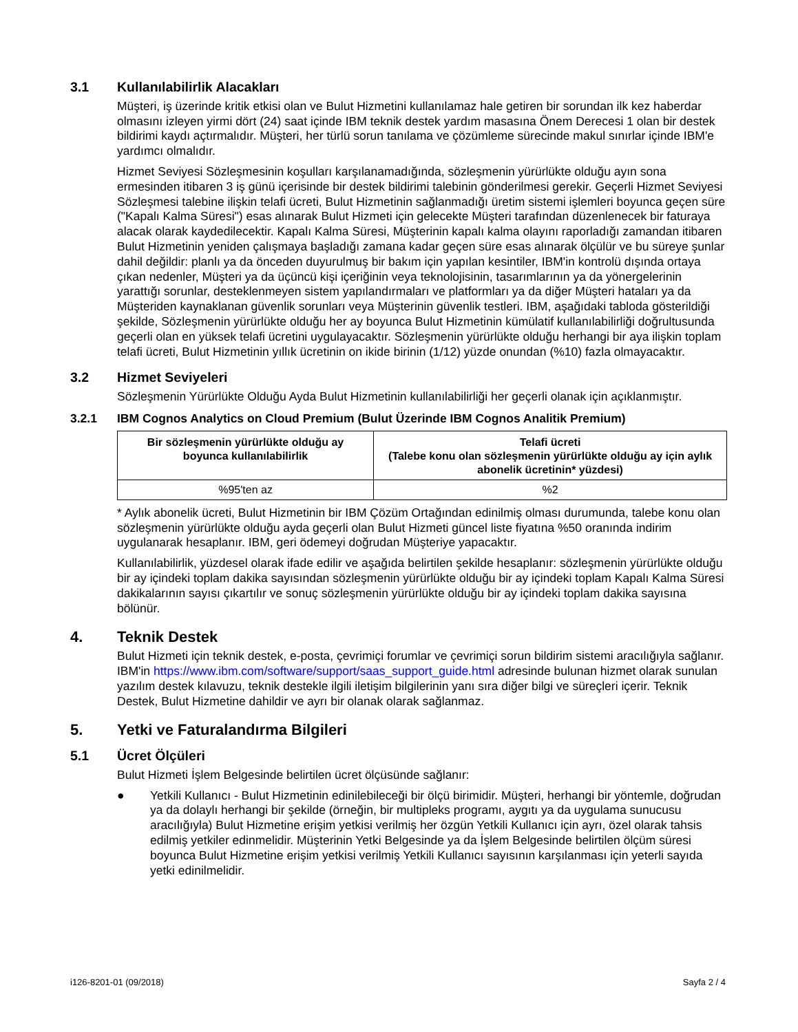3.1 Kullanılabilirlik Alacakları
Müşteri, iş üzerinde kritik etkisi olan ve Bulut Hizmetini kullanılamaz hale getiren bir sorundan ilk kez haberdar olmasını izleyen yirmi dört (24) saat içinde IBM teknik destek yardım masasına Önem Derecesi 1 olan bir destek bildirimi kaydı açtırmalıdır. Müşteri, her türlü sorun tanılama ve çözümleme sürecinde makul sınırlar içinde IBM'e yardımcı olmalıdır.
Hizmet Seviyesi Sözleşmesinin koşulları karşılanamadığında, sözleşmenin yürürlükte olduğu ayın sona ermesinden itibaren 3 iş günü içerisinde bir destek bildirimi talebinin gönderilmesi gerekir. Geçerli Hizmet Seviyesi Sözleşmesi talebine ilişkin telafi ücreti, Bulut Hizmetinin sağlanmadığı üretim sistemi işlemleri boyunca geçen süre ("Kapalı Kalma Süresi") esas alınarak Bulut Hizmeti için gelecekte Müşteri tarafından düzenlenecek bir faturaya alacak olarak kaydedilecektir. Kapalı Kalma Süresi, Müşterinin kapalı kalma olayını raporladığı zamandan itibaren Bulut Hizmetinin yeniden çalışmaya başladığı zamana kadar geçen süre esas alınarak ölçülür ve bu süreye şunlar dahil değildir: planlı ya da önceden duyurulmuş bir bakım için yapılan kesintiler, IBM'in kontrolü dışında ortaya çıkan nedenler, Müşteri ya da üçüncü kişi içeriğinin veya teknolojisinin, tasarımlarının ya da yönergelerinin yarattığı sorunlar, desteklenmeyen sistem yapılandırmaları ve platformları ya da diğer Müşteri hataları ya da Müşteriden kaynaklanan güvenlik sorunları veya Müşterinin güvenlik testleri. IBM, aşağıdaki tabloda gösterildiği şekilde, Sözleşmenin yürürlükte olduğu her ay boyunca Bulut Hizmetinin kümülatif kullanılabilirliği doğrultusunda geçerli olan en yüksek telafi ücretini uygulayacaktır. Sözleşmenin yürürlükte olduğu herhangi bir aya ilişkin toplam telafi ücreti, Bulut Hizmetinin yıllık ücretinin on ikide birinin (1/12) yüzde onundan (%10) fazla olmayacaktır.
3.2 Hizmet Seviyeleri
Sözleşmenin Yürürlükte Olduğu Ayda Bulut Hizmetinin kullanılabilirliği her geçerli olanak için açıklanmıştır.
3.2.1 IBM Cognos Analytics on Cloud Premium (Bulut Üzerinde IBM Cognos Analitik Premium)
| Bir sözleşmenin yürürlükte olduğu ay boyunca kullanılabilirlik | Telafi ücreti (Talebe konu olan sözleşmenin yürürlükte olduğu ay için aylık abonelik ücretinin* yüzdesi) |
| --- | --- |
| %95'ten az | %2 |
* Aylık abonelik ücreti, Bulut Hizmetinin bir IBM Çözüm Ortağından edinilmiş olması durumunda, talebe konu olan sözleşmenin yürürlükte olduğu ayda geçerli olan Bulut Hizmeti güncel liste fiyatına %50 oranında indirim uygulanarak hesaplanır. IBM, geri ödemeyi doğrudan Müşteriye yapacaktır.
Kullanılabilirlik, yüzdesel olarak ifade edilir ve aşağıda belirtilen şekilde hesaplanır: sözleşmenin yürürlükte olduğu bir ay içindeki toplam dakika sayısından sözleşmenin yürürlükte olduğu bir ay içindeki toplam Kapalı Kalma Süresi dakikalarının sayısı çıkartılır ve sonuç sözleşmenin yürürlükte olduğu bir ay içindeki toplam dakika sayısına bölünür.
4. Teknik Destek
Bulut Hizmeti için teknik destek, e-posta, çevrimiçi forumlar ve çevrimiçi sorun bildirim sistemi aracılığıyla sağlanır. IBM'in https://www.ibm.com/software/support/saas_support_guide.html adresinde bulunan hizmet olarak sunulan yazılım destek kılavuzu, teknik destekle ilgili iletişim bilgilerinin yanı sıra diğer bilgi ve süreçleri içerir. Teknik Destek, Bulut Hizmetine dahildir ve ayrı bir olanak olarak sağlanmaz.
5. Yetki ve Faturalandırma Bilgileri
5.1 Ücret Ölçüleri
Bulut Hizmeti İşlem Belgesinde belirtilen ücret ölçüsünde sağlanır:
● Yetkili Kullanıcı - Bulut Hizmetinin edinilebileceği bir ölçü birimidir. Müşteri, herhangi bir yöntemle, doğrudan ya da dolaylı herhangi bir şekilde (örneğin, bir multipleks programı, aygıtı ya da uygulama sunucusu aracılığıyla) Bulut Hizmetine erişim yetkisi verilmiş her özgün Yetkili Kullanıcı için ayrı, özel olarak tahsis edilmiş yetkiler edinmelidir. Müşterinin Yetki Belgesinde ya da İşlem Belgesinde belirtilen ölçüm süresi boyunca Bulut Hizmetine erişim yetkisi verilmiş Yetkili Kullanıcı sayısının karşılanması için yeterli sayıda yetki edinilmelidir.
i126-8201-01 (09/2018) Sayfa 2 / 4